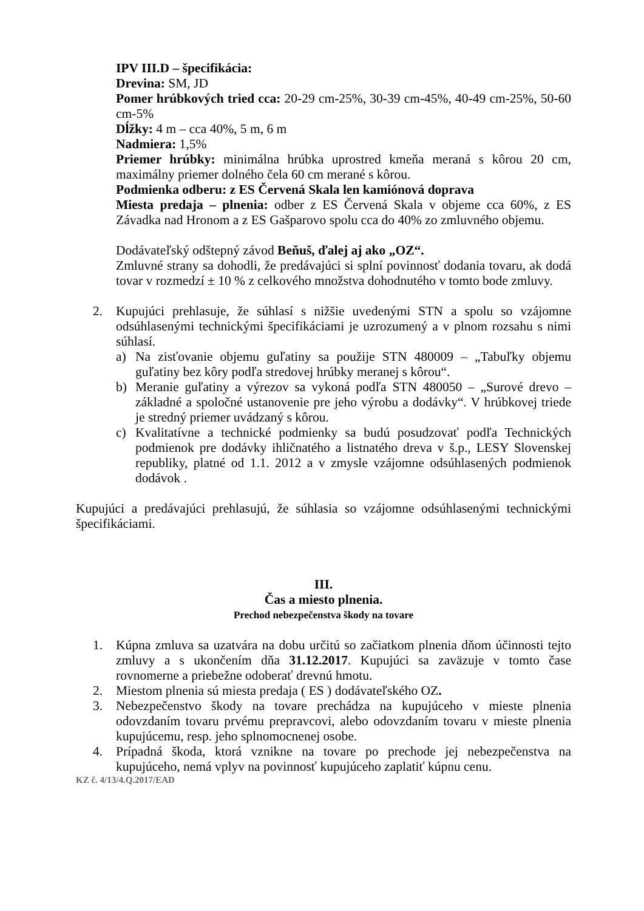IPV III.D – špecifikácia:
Drevina: SM, JD
Pomer hrúbkových tried cca: 20-29 cm-25%, 30-39 cm-45%, 40-49 cm-25%, 50-60 cm-5%
Dĺžky: 4 m – cca 40%, 5 m, 6 m
Nadmiera: 1,5%
Priemer hrúbky: minimálna hrúbka uprostred kmeňa meraná s kôrou 20 cm, maximálny priemer dolného čela 60 cm merané s kôrou.
Podmienka odberu: z ES Červená Skala len kamiónová doprava
Miesta predaja – plnenia: odber z ES Červená Skala v objeme cca 60%, z ES Závadka nad Hronom a z ES Gašparovo spolu cca do 40% zo zmluvného objemu.
Dodávateľský odštepný závod Beňuš, ďalej aj ako „OZ“.
Zmluvné strany sa dohodli, že predávajúci si splní povinnosť dodania tovaru, ak dodá tovar v rozmedzí ± 10 % z celkového množstva dohodnutého v tomto bode zmluvy.
2. Kupujúci prehlasuje, že súhlasí s nižšie uvedenými STN a spolu so vzájomne odsúhlasenými technickými špecifikáciami je uzrozumený a v plnom rozsahu s nimi súhlasí.
a) Na zisťovanie objemu guľatiny sa použije STN 480009 – „Tabuľky objemu guľatiny bez kôry podľa stredovej hrúbky meranej s kôrou“.
b) Meranie guľatiny a výrezov sa vykoná podľa STN 480050 – „Surové drevo – základné a spoločné ustanovenie pre jeho výrobu a dodávky“. V hrúbkovej triede je stredný priemer uvádzaný s kôrou.
c) Kvalitatívne a technické podmienky sa budú posudzovať podľa Technických podmienok pre dodávky ihličnatého a listnatého dreva v š.p., LESY Slovenskej republiky, platné od 1.1. 2012 a v zmysle vzájomne odsúhlasených podmienok dodávok .
Kupujúci a predávajúci prehlasujú, že súhlasia so vzájomne odsúhlasenými technickými špecifikáciami.
III.
Čas a miesto plnenia.
Prechod nebezpečenstva škody na tovare
1. Kúpna zmluva sa uzatvára na dobu určitú so začiatkom plnenia dňom účinnosti tejto zmluvy a s ukončením dňa 31.12.2017. Kupujúci sa zaväzuje v tomto čase rovnomerne a priebežne odoberať drevnú hmotu.
2. Miestom plnenia sú miesta predaja ( ES ) dodávateľského OZ.
3. Nebezpečenstvo škody na tovare prechádza na kupujúceho v mieste plnenia odovzdaním tovaru prvému prepravcovi, alebo odovzdaním tovaru v mieste plnenia kupujúcemu, resp. jeho splnomocnenej osobe.
4. Prípadná škoda, ktorá vznikne na tovare po prechode jej nebezpečenstva na kupujúceho, nemá vplyv na povinnosť kupujúceho zaplatiť kúpnu cenu.
KZ č. 4/13/4.Q.2017/EAD